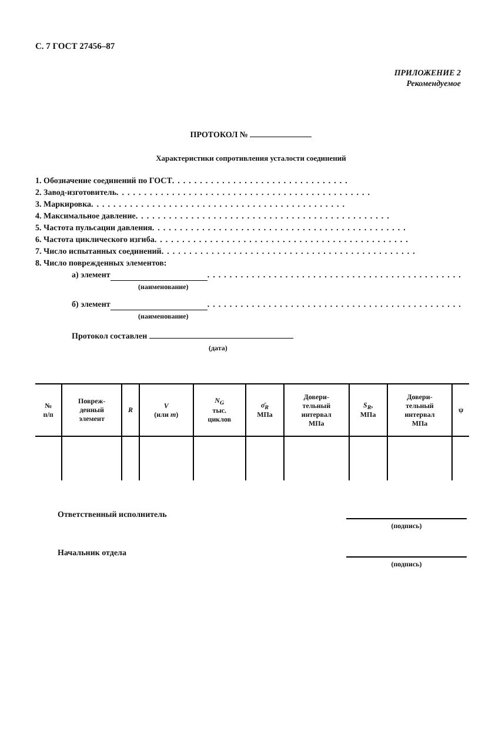С. 7 ГОСТ 27456–87
ПРИЛОЖЕНИЕ 2
Рекомендуемое
ПРОТОКОЛ №
Характеристики сопротивления усталости соединений
1. Обозначение соединений по ГОСТ ................................
2. Завод-изготовитель ..............................................
3. Маркировка ..............................................
4. Максимальное давление ..............................................
5. Частота пульсации давления ..............................................
6. Частота циклического изгиба ..............................................
7. Число испытанных соединений ..............................................
8. Число поврежденных элементов:
а) элемент ..............................................
(наименование)
б) элемент ..............................................
(наименование)
Протокол составлен
(дата)
| № п/п | Повреж- денный элемент | R | V (или m ) | N<sub>G</sub> тыс. циклов | σ̄<sub>R</sub> МПа | Довери- тельный интервал МПа | S<sub>R</sub> , МПа | Довери- тельный интервал МПа | ψ |
| --- | --- | --- | --- | --- | --- | --- | --- | --- | --- |
Ответственный исполнитель
(подпись)
Начальник отдела
(подпись)